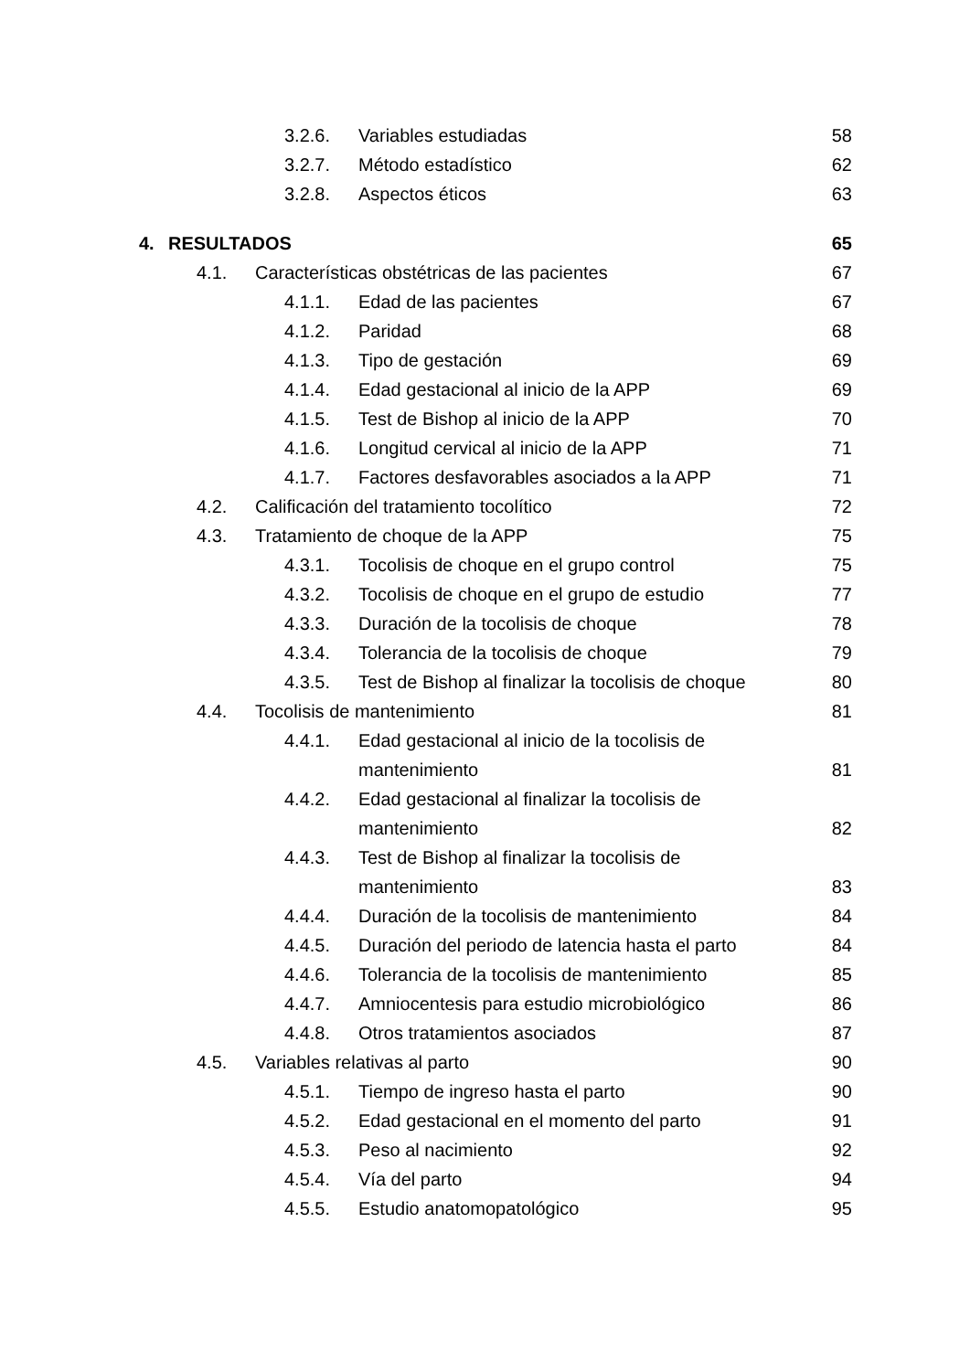3.2.6. Variables estudiadas 58
3.2.7. Método estadístico 62
3.2.8. Aspectos éticos 63
4. RESULTADOS 65
4.1. Características obstétricas de las pacientes 67
4.1.1. Edad de las pacientes 67
4.1.2. Paridad 68
4.1.3. Tipo de gestación 69
4.1.4. Edad gestacional al inicio de la APP 69
4.1.5. Test de Bishop al inicio de la APP 70
4.1.6. Longitud cervical al inicio de la APP 71
4.1.7. Factores desfavorables asociados a la APP 71
4.2. Calificación del tratamiento tocolítico 72
4.3. Tratamiento de choque de la APP 75
4.3.1. Tocolisis de choque en el grupo control 75
4.3.2. Tocolisis de choque en el grupo de estudio 77
4.3.3. Duración de la tocolisis de choque 78
4.3.4. Tolerancia de la tocolisis de choque 79
4.3.5. Test de Bishop al finalizar la tocolisis de choque 80
4.4. Tocolisis de mantenimiento 81
4.4.1. Edad gestacional al inicio de la tocolisis de
mantenimiento
81
4.4.2. Edad gestacional al finalizar la tocolisis de
mantenimiento
82
4.4.3. Test de Bishop al finalizar la tocolisis de
mantenimiento
83
4.4.4. Duración de la tocolisis de mantenimiento 84
4.4.5. Duración del periodo de latencia hasta el parto 84
4.4.6. Tolerancia de la tocolisis de mantenimiento 85
4.4.7. Amniocentesis para estudio microbiológico 86
4.4.8. Otros tratamientos asociados 87
4.5. Variables relativas al parto 90
4.5.1. Tiempo de ingreso hasta el parto 90
4.5.2. Edad gestacional en el momento del parto 91
4.5.3. Peso al nacimiento 92
4.5.4. Vía del parto 94
4.5.5. Estudio anatomopatológico 95